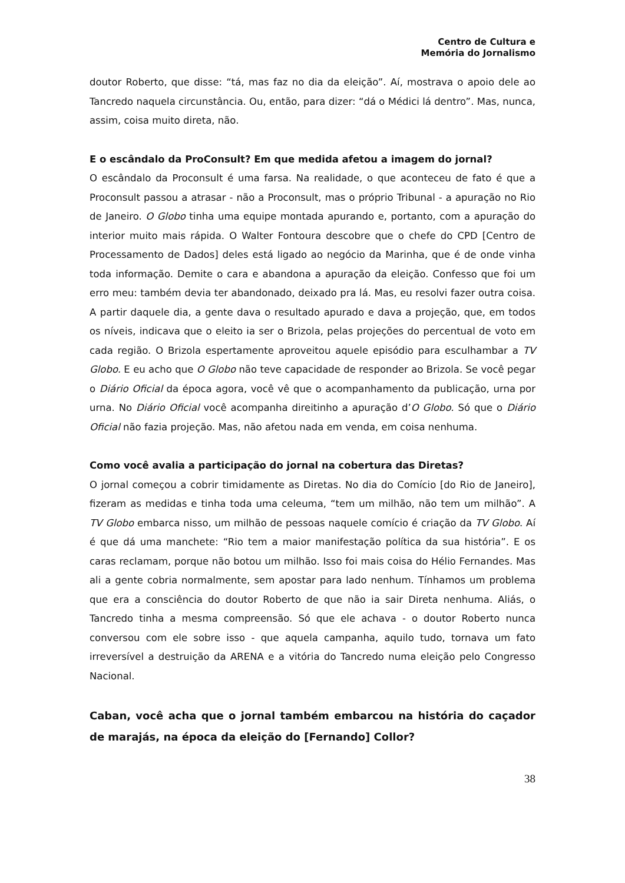Centro de Cultura e
Memória do Jornalismo
doutor Roberto, que disse: “tá, mas faz no dia da eleição”. Aí, mostrava o apoio dele ao Tancredo naquela circunstância. Ou, então, para dizer: “dá o Médici lá dentro”. Mas, nunca, assim, coisa muito direta, não.
E o escândalo da ProConsult? Em que medida afetou a imagem do jornal?
O escândalo da Proconsult é uma farsa. Na realidade, o que aconteceu de fato é que a Proconsult passou a atrasar - não a Proconsult, mas o próprio Tribunal - a apuração no Rio de Janeiro. O Globo tinha uma equipe montada apurando e, portanto, com a apuração do interior muito mais rápida. O Walter Fontoura descobre que o chefe do CPD [Centro de Processamento de Dados] deles está ligado ao negócio da Marinha, que é de onde vinha toda informação. Demite o cara e abandona a apuração da eleição. Confesso que foi um erro meu: também devia ter abandonado, deixado pra lá. Mas, eu resolvi fazer outra coisa. A partir daquele dia, a gente dava o resultado apurado e dava a projeção, que, em todos os níveis, indicava que o eleito ia ser o Brizola, pelas projeções do percentual de voto em cada região. O Brizola espertamente aproveitou aquele episódio para esculhambar a TV Globo. E eu acho que O Globo não teve capacidade de responder ao Brizola. Se você pegar o Diário Oficial da época agora, você vê que o acompanhamento da publicação, urna por urna. No Diário Oficial você acompanha direitinho a apuração d’O Globo. Só que o Diário Oficial não fazia projeção. Mas, não afetou nada em venda, em coisa nenhuma.
Como você avalia a participação do jornal na cobertura das Diretas?
O jornal começou a cobrir timidamente as Diretas. No dia do Comício [do Rio de Janeiro], fizeram as medidas e tinha toda uma celeuma, “tem um milhão, não tem um milhão”. A TV Globo embarca nisso, um milhão de pessoas naquele comício é criação da TV Globo. Aí é que dá uma manchete: “Rio tem a maior manifestação política da sua história”. E os caras reclamam, porque não botou um milhão. Isso foi mais coisa do Hélio Fernandes. Mas ali a gente cobria normalmente, sem apostar para lado nenhum. Tínhamos um problema que era a consciência do doutor Roberto de que não ia sair Direta nenhuma. Aliás, o Tancredo tinha a mesma compreensão. Só que ele achava - o doutor Roberto nunca conversou com ele sobre isso - que aquela campanha, aquilo tudo, tornava um fato irreversível a destruição da ARENA e a vitória do Tancredo numa eleição pelo Congresso Nacional.
Caban, você acha que o jornal também embarcou na história do caçador de marajás, na época da eleição do [Fernando] Collor?
38